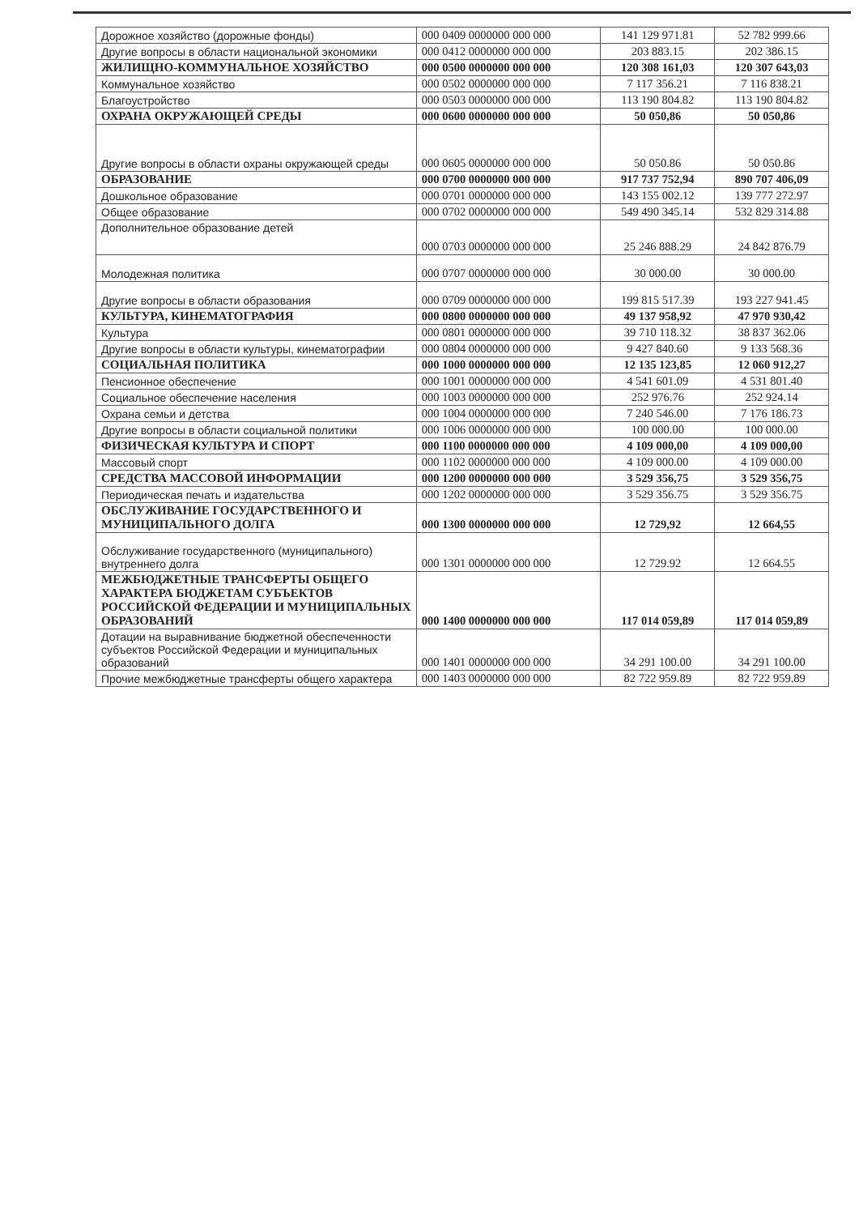| Дорожное хозяйство (дорожные фонды) | 000 0409 0000000 000 000 | 141 129 971.81 | 52 782 999.66 |
| Другие вопросы в области национальной экономики | 000 0412 0000000 000 000 | 203 883.15 | 202 386.15 |
| ЖИЛИЩНО-КОММУНАЛЬНОЕ ХОЗЯЙСТВО | 000 0500 0000000 000 000 | 120 308 161,03 | 120 307 643,03 |
| Коммунальное хозяйство | 000 0502 0000000 000 000 | 7 117 356.21 | 7 116 838.21 |
| Благоустройство | 000 0503 0000000 000 000 | 113 190 804.82 | 113 190 804.82 |
| ОХРАНА ОКРУЖАЮЩЕЙ СРЕДЫ | 000 0600 0000000 000 000 | 50 050,86 | 50 050,86 |
| Другие вопросы в области охраны окружающей среды | 000 0605 0000000 000 000 | 50 050.86 | 50 050.86 |
| ОБРАЗОВАНИЕ | 000 0700 0000000 000 000 | 917 737 752,94 | 890 707 406,09 |
| Дошкольное образование | 000 0701 0000000 000 000 | 143 155 002.12 | 139 777 272.97 |
| Общее образование | 000 0702 0000000 000 000 | 549 490 345.14 | 532 829 314.88 |
| Дополнительное образование детей | 000 0703 0000000 000 000 | 25 246 888.29 | 24 842 876.79 |
| Молодежная политика | 000 0707 0000000 000 000 | 30 000.00 | 30 000.00 |
| Другие вопросы в области образования | 000 0709 0000000 000 000 | 199 815 517.39 | 193 227 941.45 |
| КУЛЬТУРА, КИНЕМАТОГРАФИЯ | 000 0800 0000000 000 000 | 49 137 958,92 | 47 970 930,42 |
| Культура | 000 0801 0000000 000 000 | 39 710 118.32 | 38 837 362.06 |
| Другие вопросы в области культуры, кинематографии | 000 0804 0000000 000 000 | 9 427 840.60 | 9 133 568.36 |
| СОЦИАЛЬНАЯ ПОЛИТИКА | 000 1000 0000000 000 000 | 12 135 123,85 | 12 060 912,27 |
| Пенсионное обеспечение | 000 1001 0000000 000 000 | 4 541 601.09 | 4 531 801.40 |
| Социальное обеспечение населения | 000 1003 0000000 000 000 | 252 976.76 | 252 924.14 |
| Охрана семьи и детства | 000 1004 0000000 000 000 | 7 240 546.00 | 7 176 186.73 |
| Другие вопросы в области социальной политики | 000 1006 0000000 000 000 | 100 000.00 | 100 000.00 |
| ФИЗИЧЕСКАЯ КУЛЬТУРА И СПОРТ | 000 1100 0000000 000 000 | 4 109 000,00 | 4 109 000,00 |
| Массовый спорт | 000 1102 0000000 000 000 | 4 109 000.00 | 4 109 000.00 |
| СРЕДСТВА МАССОВОЙ ИНФОРМАЦИИ | 000 1200 0000000 000 000 | 3 529 356,75 | 3 529 356,75 |
| Периодическая печать и издательства | 000 1202 0000000 000 000 | 3 529 356.75 | 3 529 356.75 |
| ОБСЛУЖИВАНИЕ ГОСУДАРСТВЕННОГО И МУНИЦИПАЛЬНОГО ДОЛГА | 000 1300 0000000 000 000 | 12 729,92 | 12 664,55 |
| Обслуживание государственного (муниципального) внутреннего долга | 000 1301 0000000 000 000 | 12 729.92 | 12 664.55 |
| МЕЖБЮДЖЕТНЫЕ ТРАНСФЕРТЫ ОБЩЕГО ХАРАКТЕРА БЮДЖЕТАМ СУБЪЕКТОВ РОССИЙСКОЙ ФЕДЕРАЦИИ И МУНИЦИПАЛЬНЫХ ОБРАЗОВАНИЙ | 000 1400 0000000 000 000 | 117 014 059,89 | 117 014 059,89 |
| Дотации на выравнивание бюджетной обеспеченности субъектов Российской Федерации и муниципальных образований | 000 1401 0000000 000 000 | 34 291 100.00 | 34 291 100.00 |
| Прочие межбюджетные трансферты общего характера | 000 1403 0000000 000 000 | 82 722 959.89 | 82 722 959.89 |